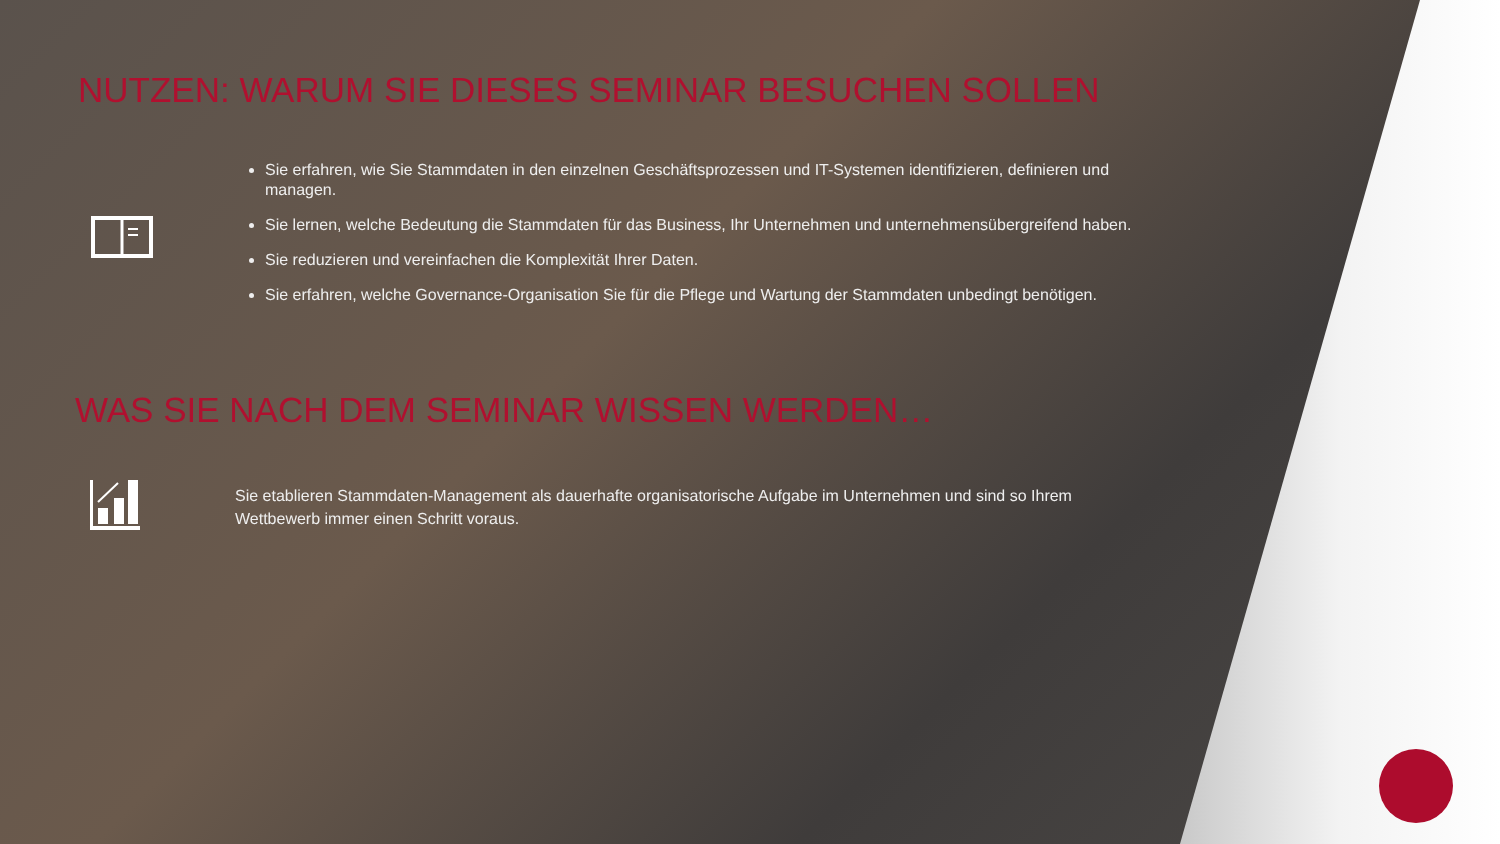NUTZEN: WARUM SIE DIESES SEMINAR BESUCHEN SOLLEN
Sie erfahren, wie Sie Stammdaten in den einzelnen Geschäftsprozessen und IT-Systemen identifizieren, definieren und managen.
Sie lernen, welche Bedeutung die Stammdaten für das Business, Ihr Unternehmen und unternehmensübergreifend haben.
Sie reduzieren und vereinfachen die Komplexität Ihrer Daten.
Sie erfahren, welche Governance-Organisation Sie für die Pflege und Wartung der Stammdaten unbedingt benötigen.
WAS SIE NACH DEM SEMINAR WISSEN WERDEN…
Sie etablieren Stammdaten-Management als dauerhafte organisatorische Aufgabe im Unternehmen und sind so Ihrem Wettbewerb immer einen Schritt voraus.